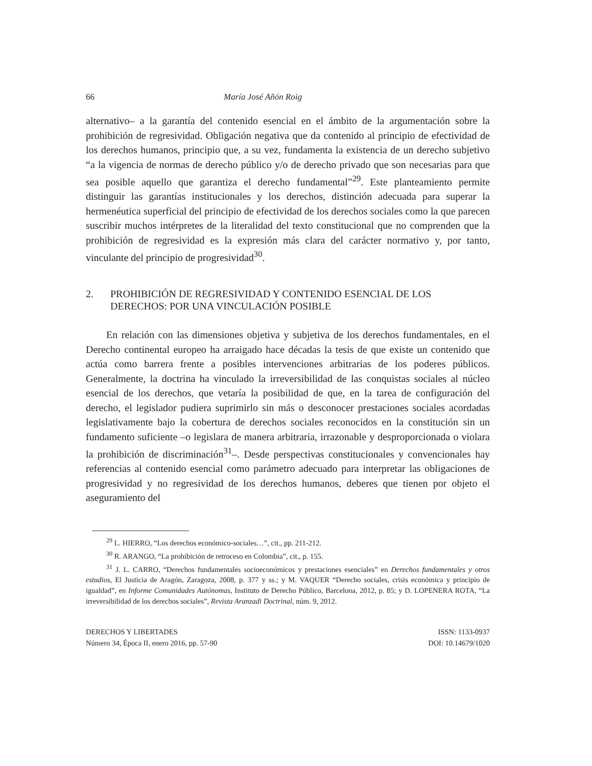66 María José Añón Roig
alternativo– a la garantía del contenido esencial en el ámbito de la argumentación sobre la prohibición de regresividad. Obligación negativa que da contenido al principio de efectividad de los derechos humanos, principio que, a su vez, fundamenta la existencia de un derecho subjetivo “a la vigencia de normas de derecho público y/o de derecho privado que son necesarias para que sea posible aquello que garantiza el derecho fundamental”<sup>29</sup>. Este planteamiento permite distinguir las garantías institucionales y los derechos, distinción adecuada para superar la hermenéutica superficial del principio de efectividad de los derechos sociales como la que parecen suscribir muchos intérpretes de la literalidad del texto constitucional que no comprenden que la prohibición de regresividad es la expresión más clara del carácter normativo y, por tanto, vinculante del principio de progresividad<sup>30</sup>.
2. PROHIBICIÓN DE REGRESIVIDAD Y CONTENIDO ESENCIAL DE LOS DERECHOS: POR UNA VINCULACIÓN POSIBLE
En relación con las dimensiones objetiva y subjetiva de los derechos fundamentales, en el Derecho continental europeo ha arraigado hace décadas la tesis de que existe un contenido que actúa como barrera frente a posibles intervenciones arbitrarias de los poderes públicos. Generalmente, la doctrina ha vinculado la irreversibilidad de las conquistas sociales al núcleo esencial de los derechos, que vetaría la posibilidad de que, en la tarea de configuración del derecho, el legislador pudiera suprimirlo sin más o desconocer prestaciones sociales acordadas legislativamente bajo la cobertura de derechos sociales reconocidos en la constitución sin un fundamento suficiente –o legislara de manera arbitraria, irrazonable y desproporcionada o violara la prohibición de discriminación<sup>31</sup>–. Desde perspectivas constitucionales y convencionales hay referencias al contenido esencial como parámetro adecuado para interpretar las obligaciones de progresividad y no regresividad de los derechos humanos, deberes que tienen por objeto el aseguramiento del
<sup>29</sup> L. HIERRO, “Los derechos económico-sociales…”, cit., pp. 211-212.
<sup>30</sup> R. ARANGO, “La prohibición de retroceso en Colombia”, cit., p. 155.
<sup>31</sup> J. L. CARRO, “Derechos fundamentales socioeconómicos y prestaciones esenciales” en Derechos fundamentales y otros estudios, El Justicia de Aragón, Zaragoza, 2008, p. 377 y ss.; y M. VAQUER “Derecho sociales, crisis económica y principio de igualdad”, en Informe Comunidades Autónomas, Instituto de Derecho Público, Barcelona, 2012, p. 85; y D. LOPENERA ROTA, “La irreversibilidad de los derechos sociales”, Revista Aranzadi Doctrinal, núm. 9, 2012.
DERECHOS Y LIBERTADES
Número 34, Época II, enero 2016, pp. 57-90
ISSN: 1133-0937
DOI: 10.14679/1020